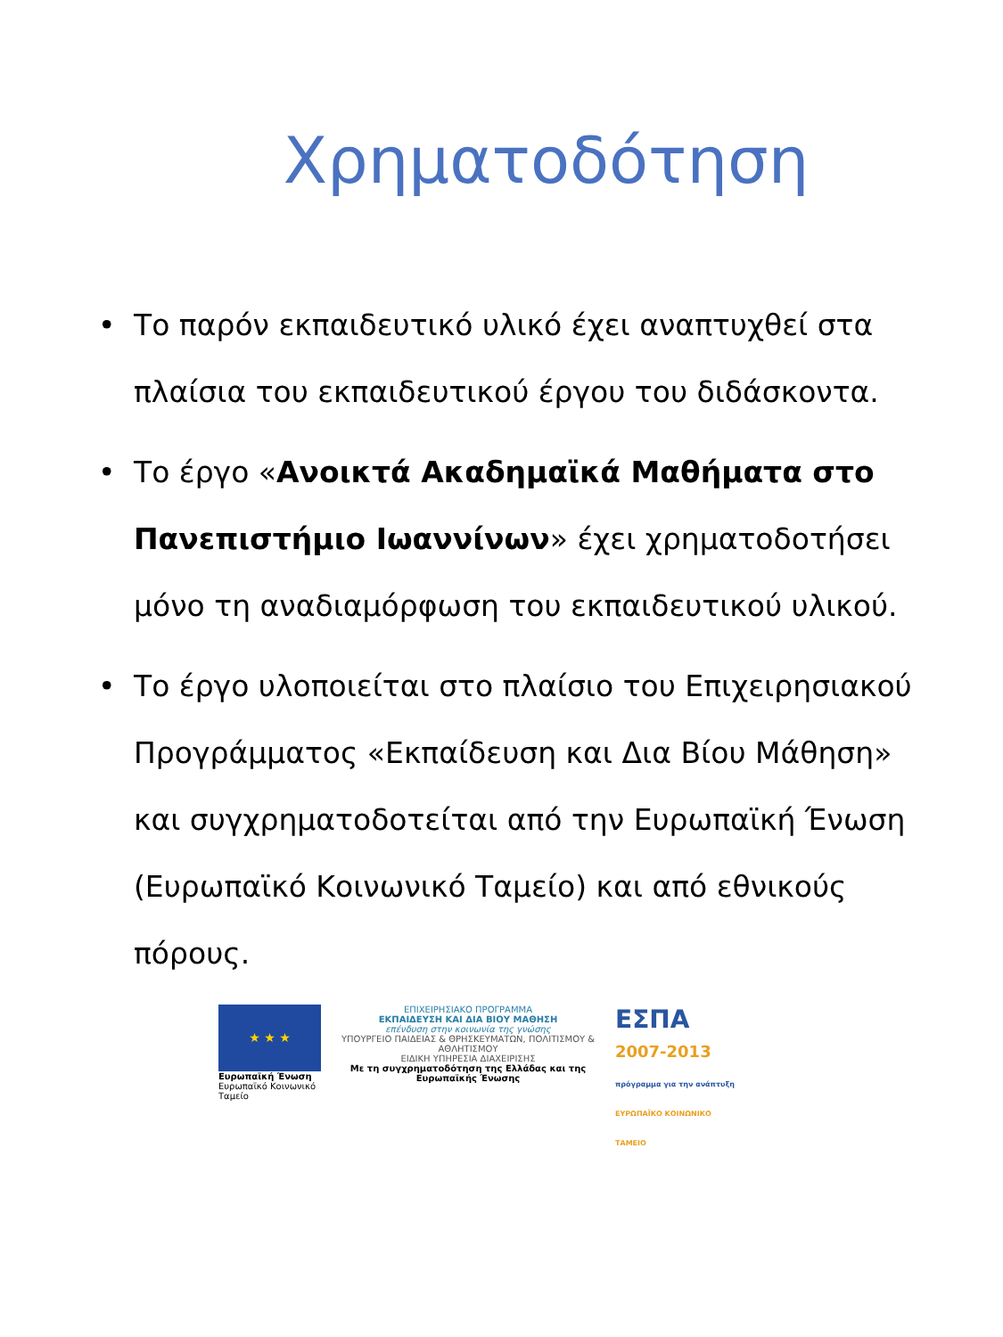Χρηματοδότηση
• Το παρόν εκπαιδευτικό υλικό έχει αναπτυχθεί στα πλαίσια του εκπαιδευτικού έργου του διδάσκοντα.
• Το έργο «Ανοικτά Ακαδημαϊκά Μαθήματα στο Πανεπιστήμιο Ιωαννίνων» έχει χρηματοδοτήσει μόνο τη αναδιαμόρφωση του εκπαιδευτικού υλικού.
• Το έργο υλοποιείται στο πλαίσιο του Επιχειρησιακού Προγράμματος «Εκπαίδευση και Δια Βίου Μάθηση» και συγχρηματοδοτείται από την Ευρωπαϊκή Ένωση (Ευρωπαϊκό Κοινωνικό Ταμείο) και από εθνικούς πόρους.
★ ★ ★
Ευρωπαϊκή Ένωση
Ευρωπαϊκό Κοινωνικό Ταμείο
ΕΠΙΧΕΙΡΗΣΙΑΚΟ ΠΡΟΓΡΑΜΜΑ
ΕΚΠΑΙΔΕΥΣΗ ΚΑΙ ΔΙΑ ΒΙΟΥ ΜΑΘΗΣΗ
επένδυση στην κοινωνία της γνώσης
ΥΠΟΥΡΓΕΙΟ ΠΑΙΔΕΙΑΣ & ΘΡΗΣΚΕΥΜΑΤΩΝ, ΠΟΛΙΤΙΣΜΟΥ & ΑΘΛΗΤΙΣΜΟΥ
ΕΙΔΙΚΗ ΥΠΗΡΕΣΙΑ ΔΙΑΧΕΙΡΙΣΗΣ
Με τη συγχρηματοδότηση της Ελλάδας και της Ευρωπαϊκής Ένωσης
ΕΣΠΑ
2007-2013
πρόγραμμα για την ανάπτυξη
ΕΥΡΩΠΑΪΚΟ ΚΟΙΝΩΝΙΚΟ ΤΑΜΕΙΟ